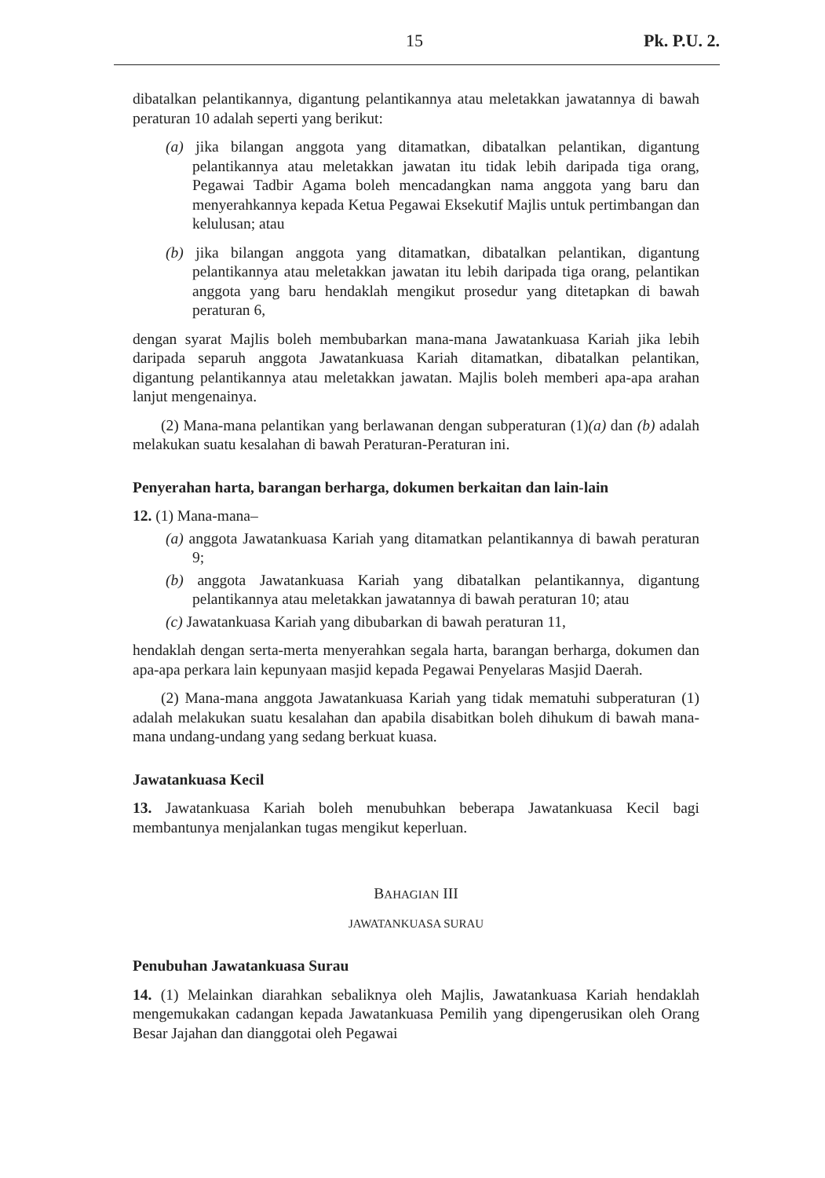15 Pk. P.U. 2.
dibatalkan pelantikannya, digantung pelantikannya atau meletakkan jawatannya di bawah peraturan 10 adalah seperti yang berikut:
(a) jika bilangan anggota yang ditamatkan, dibatalkan pelantikan, digantung pelantikannya atau meletakkan jawatan itu tidak lebih daripada tiga orang, Pegawai Tadbir Agama boleh mencadangkan nama anggota yang baru dan menyerahkannya kepada Ketua Pegawai Eksekutif Majlis untuk pertimbangan dan kelulusan; atau
(b) jika bilangan anggota yang ditamatkan, dibatalkan pelantikan, digantung pelantikannya atau meletakkan jawatan itu lebih daripada tiga orang, pelantikan anggota yang baru hendaklah mengikut prosedur yang ditetapkan di bawah peraturan 6,
dengan syarat Majlis boleh membubarkan mana-mana Jawatankuasa Kariah jika lebih daripada separuh anggota Jawatankuasa Kariah ditamatkan, dibatalkan pelantikan, digantung pelantikannya atau meletakkan jawatan. Majlis boleh memberi apa-apa arahan lanjut mengenainya.
(2) Mana-mana pelantikan yang berlawanan dengan subperaturan (1)(a) dan (b) adalah melakukan suatu kesalahan di bawah Peraturan-Peraturan ini.
Penyerahan harta, barangan berharga, dokumen berkaitan dan lain-lain
12. (1) Mana-mana–
(a) anggota Jawatankuasa Kariah yang ditamatkan pelantikannya di bawah peraturan 9;
(b) anggota Jawatankuasa Kariah yang dibatalkan pelantikannya, digantung pelantikannya atau meletakkan jawatannya di bawah peraturan 10; atau
(c) Jawatankuasa Kariah yang dibubarkan di bawah peraturan 11,
hendaklah dengan serta-merta menyerahkan segala harta, barangan berharga, dokumen dan apa-apa perkara lain kepunyaan masjid kepada Pegawai Penyelaras Masjid Daerah.
(2) Mana-mana anggota Jawatankuasa Kariah yang tidak mematuhi subperaturan (1) adalah melakukan suatu kesalahan dan apabila disabitkan boleh dihukum di bawah mana-mana undang-undang yang sedang berkuat kuasa.
Jawatankuasa Kecil
13. Jawatankuasa Kariah boleh menubuhkan beberapa Jawatankuasa Kecil bagi membantunya menjalankan tugas mengikut keperluan.
BAHAGIAN III
JAWATANKUASA SURAU
Penubuhan Jawatankuasa Surau
14. (1) Melainkan diarahkan sebaliknya oleh Majlis, Jawatankuasa Kariah hendaklah mengemukakan cadangan kepada Jawatankuasa Pemilih yang dipengerusikan oleh Orang Besar Jajahan dan dianggotai oleh Pegawai